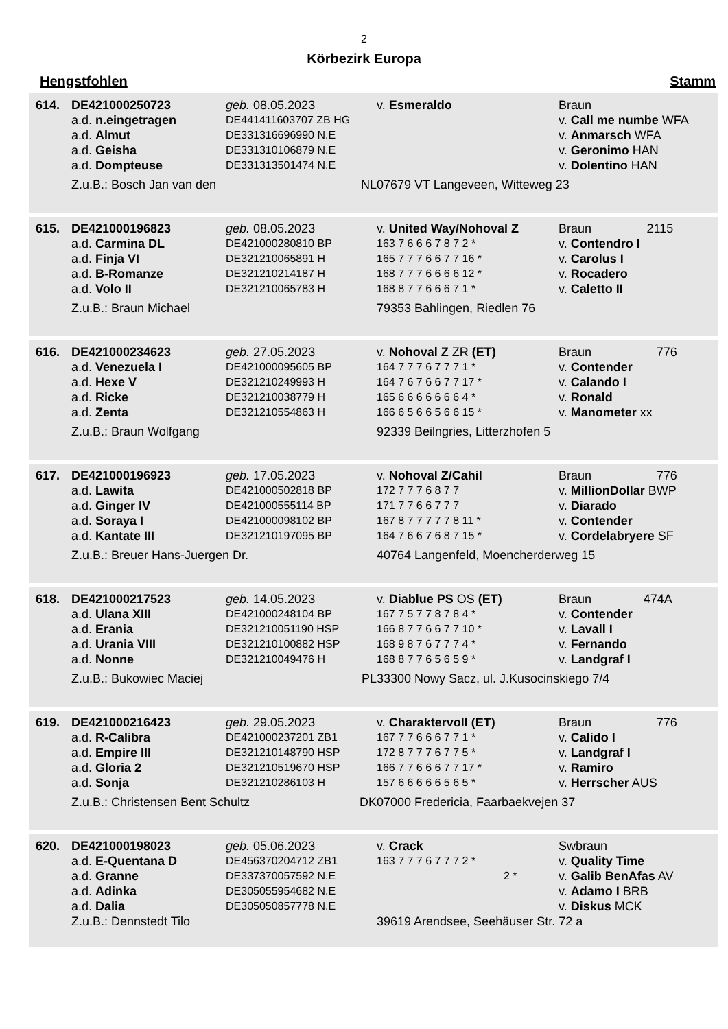2
Körbezirk Europa
Hengstfohlen Stamm
| 614. | DE421000250723 | geb. 08.05.2023 | v. Esmeraldo | Braun | |
| | a.d. n.eingetragen | DE441411603707 ZB HG | | v. Call me numbe WFA | |
| | a.d. Almut | DE331316696990 N.E | | v. Anmarsch WFA | |
| | a.d. Geisha | DE331310106879 N.E | | v. Geronimo HAN | |
| | a.d. Dompteuse | DE331313501474 N.E | | v. Dolentino HAN | |
| | Z.u.B.: Bosch Jan van den NL | | 07679 VT Langeveen, Witteweg 23 | | |
| 615. | DE421000196823 | geb. 08.05.2023 | v. United Way/Nohoval Z | Braun | 2115 |
| | a.d. Carmina DL | DE421000280810 BP | 163 7 6 6 6 7 8 7 2 * | v. Contendro I | |
| | a.d. Finja VI | DE321210065891 H | 165 7 7 7 6 6 7 7 16 * | v. Carolus I | |
| | a.d. B-Romanze | DE321210214187 H | 168 7 7 7 6 6 6 6 12 * | v. Rocadero | |
| | a.d. Volo II | DE321210065783 H | 168 8 7 7 6 6 6 7 1 * | v. Caletto II | |
| | Z.u.B.: Braun Michael | | 79353 Bahlingen, Riedlen 76 | | |
| 616. | DE421000234623 | geb. 27.05.2023 | v. Nohoval Z ZR (ET) | Braun | 776 |
| | a.d. Venezuela I | DE421000095605 BP | 164 7 7 7 6 7 7 7 1 * | v. Contender | |
| | a.d. Hexe V | DE321210249993 H | 164 7 6 7 6 6 7 7 17 * | v. Calando I | |
| | a.d. Ricke | DE321210038779 H | 165 6 6 6 6 6 6 6 4 * | v. Ronald | |
| | a.d. Zenta | DE321210554863 H | 166 6 5 6 6 5 6 6 15 * | v. Manometer xx | |
| | Z.u.B.: Braun Wolfgang | | 92339 Beilngries, Litterzhofen 5 | | |
| 617. | DE421000196923 | geb. 17.05.2023 | v. Nohoval Z/Cahil | Braun | 776 |
| | a.d. Lawita | DE421000502818 BP | 172 7 7 7 6 8 7 7 | v. MillionDollar BWP | |
| | a.d. Ginger IV | DE421000555114 BP | 171 7 7 6 6 7 7 7 | v. Diarado | |
| | a.d. Soraya I | DE421000098102 BP | 167 8 7 7 7 7 7 8 11 * | v. Contender | |
| | a.d. Kantate III | DE321210197095 BP | 164 7 6 6 7 6 8 7 15 * | v. Cordelabryere SF | |
| | Z.u.B.: Breuer Hans-Juergen Dr. | | 40764 Langenfeld, Moencherderweg 15 | | |
| 618. | DE421000217523 | geb. 14.05.2023 | v. Diablue PS OS (ET) | Braun | 474A |
| | a.d. Ulana XIII | DE421000248104 BP | 167 7 5 7 7 8 7 8 4 * | v. Contender | |
| | a.d. Erania | DE321210051190 HSP | 166 8 7 7 6 6 7 7 10 * | v. Lavall I | |
| | a.d. Urania VIII | DE321210100882 HSP | 168 9 8 7 6 7 7 7 4 * | v. Fernando | |
| | a.d. Nonne | DE321210049476 H | 168 8 7 7 6 5 6 5 9 * | v. Landgraf I | |
| | Z.u.B.: Bukowiec Maciej PL | | 33300 Nowy Sacz, ul. J.Kusocinskiego 7/4 | | |
| 619. | DE421000216423 | geb. 29.05.2023 | v. Charaktervoll (ET) | Braun | 776 |
| | a.d. R-Calibra | DE421000237201 ZB1 | 167 7 7 6 6 6 7 7 1 * | v. Calido I | |
| | a.d. Empire III | DE321210148790 HSP | 172 8 7 7 7 6 7 7 5 * | v. Landgraf I | |
| | a.d. Gloria 2 | DE321210519670 HSP | 166 7 7 6 6 6 7 7 17 * | v. Ramiro | |
| | a.d. Sonja | DE321210286103 H | 157 6 6 6 6 6 5 6 5 * | v. Herrscher AUS | |
| | Z.u.B.: Christensen Bent Schultz DK | | 07000 Fredericia, Faarbaekvejen 37 | | |
| 620. | DE421000198023 | geb. 05.06.2023 | v. Crack | Swbraun | |
| | a.d. E-Quentana D | DE456370204712 ZB1 | 163 7 7 7 6 7 7 7 2 * | v. Quality Time | |
| | a.d. Granne | DE337370057592 N.E | 2 * | v. Galib BenAfas AV | |
| | a.d. Adinka | DE305055954682 N.E | | v. Adamo I BRB | |
| | a.d. Dalia | DE305050857778 N.E | | v. Diskus MCK | |
| | Z.u.B.: Dennstedt Tilo | | 39619 Arendsee, Seehäuser Str. 72 a | | |